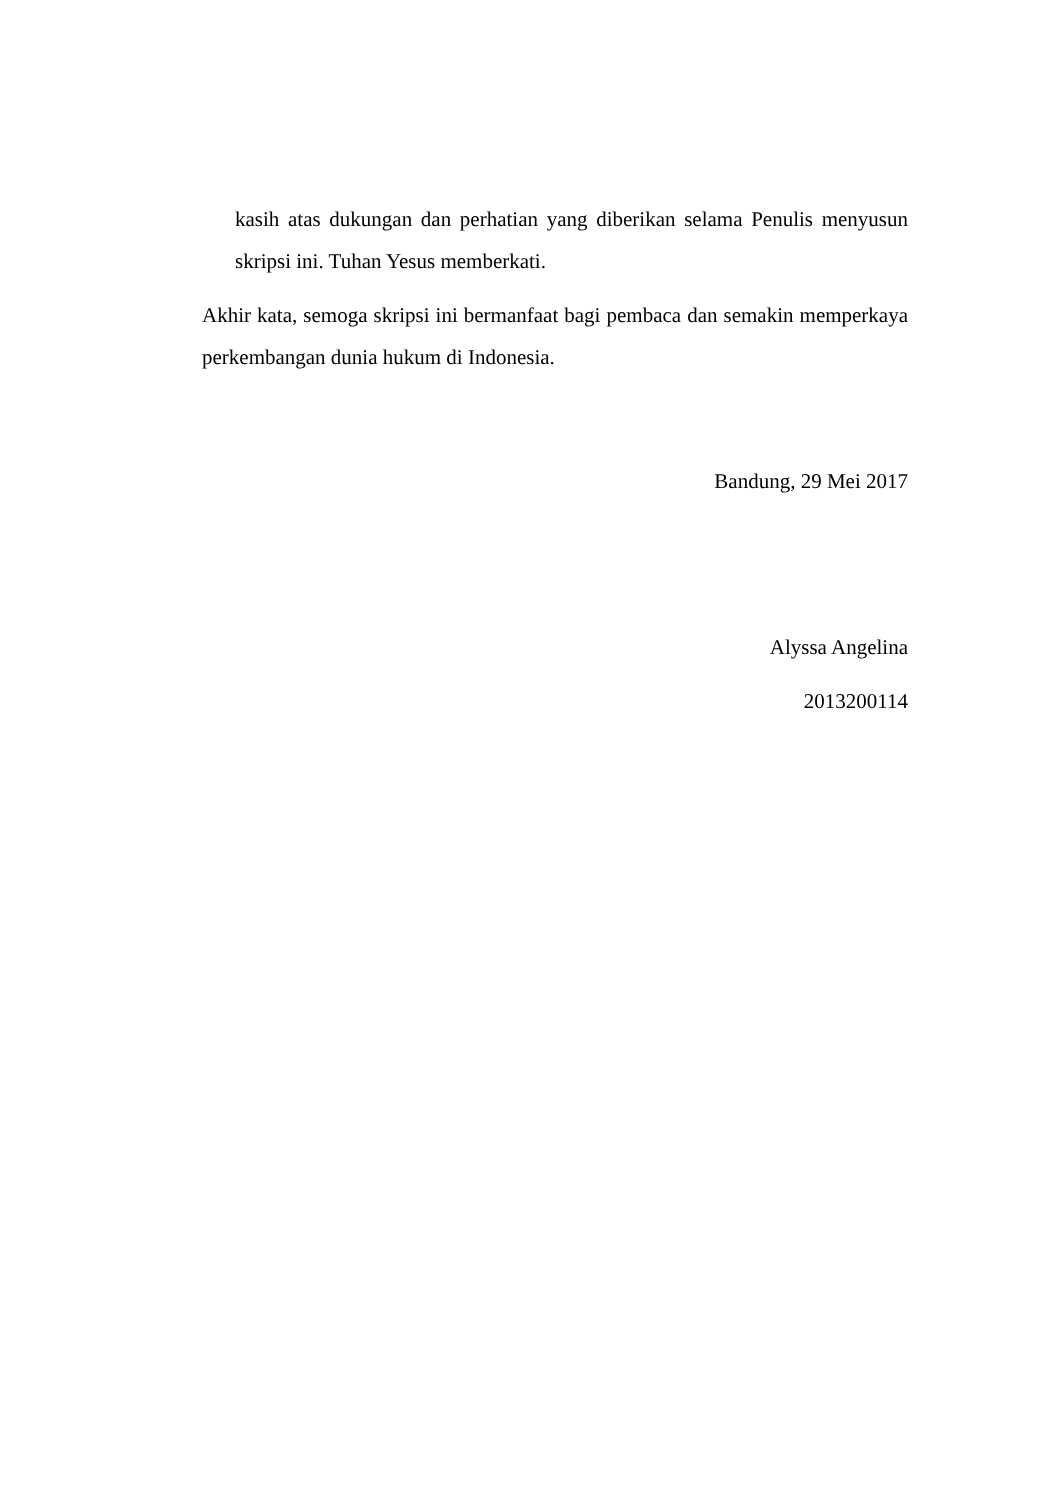kasih atas dukungan dan perhatian yang diberikan selama Penulis menyusun skripsi ini. Tuhan Yesus memberkati.
Akhir kata, semoga skripsi ini bermanfaat bagi pembaca dan semakin memperkaya perkembangan dunia hukum di Indonesia.
Bandung, 29 Mei 2017
Alyssa Angelina
2013200114